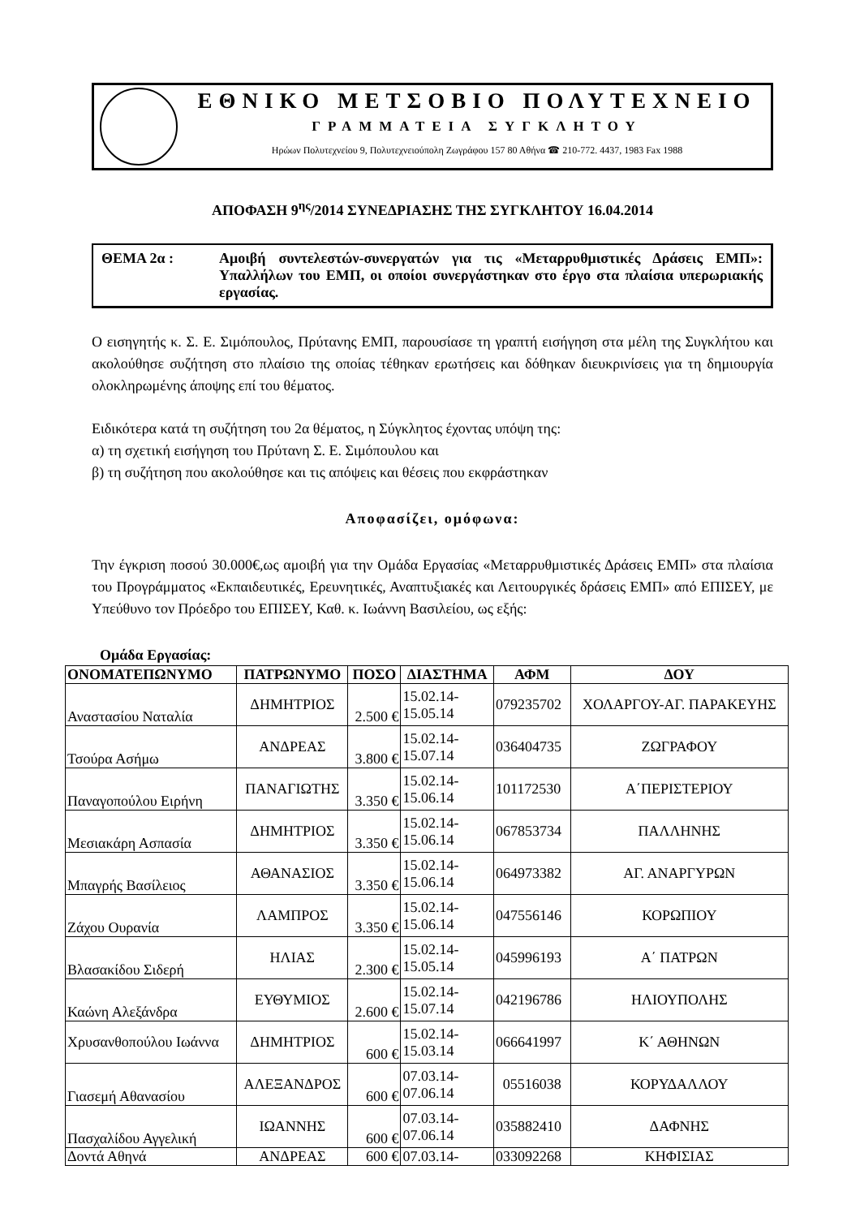ΕΘΝΙΚΟ ΜΕΤΣΟΒΙΟ ΠΟΛΥΤΕΧΝΕΙΟ
ΓΡΑΜΜΑΤΕΙΑ ΣΥΓΚΛΗΤΟΥ
Ηρώων Πολυτεχνείου 9, Πολυτεχνειούπολη Ζωγράφου 157 80 Αθήνα ☎ 210-772. 4437, 1983 Fax 1988
ΑΠΟΦΑΣΗ 9<sup>ης</sup>/2014 ΣΥΝΕΔΡΙΑΣΗΣ ΤΗΣ ΣΥΓΚΛΗΤΟΥ 16.04.2014
ΘΕΜΑ 2α : Αμοιβή συντελεστών-συνεργατών για τις «Μεταρρυθμιστικές Δράσεις ΕΜΠ»: Υπαλλήλων του ΕΜΠ, οι οποίοι συνεργάστηκαν στο έργο στα πλαίσια υπερωριακής εργασίας.
Ο εισηγητής κ. Σ. Ε. Σιμόπουλος, Πρύτανης ΕΜΠ, παρουσίασε τη γραπτή εισήγηση στα μέλη της Συγκλήτου και ακολούθησε συζήτηση στο πλαίσιο της οποίας τέθηκαν ερωτήσεις και δόθηκαν διευκρινίσεις για τη δημιουργία ολοκληρωμένης άποψης επί του θέματος.
Ειδικότερα κατά τη συζήτηση του 2α θέματος, η Σύγκλητος έχοντας υπόψη της:
α) τη σχετική εισήγηση του Πρύτανη Σ. Ε. Σιμόπουλου και
β) τη συζήτηση που ακολούθησε και τις απόψεις και θέσεις που εκφράστηκαν
Αποφασίζει, ομόφωνα:
Την έγκριση ποσού 30.000€,ως αμοιβή για την Ομάδα Εργασίας «Μεταρρυθμιστικές Δράσεις ΕΜΠ» στα πλαίσια του Προγράμματος «Εκπαιδευτικές, Ερευνητικές, Αναπτυξιακές και Λειτουργικές δράσεις ΕΜΠ» από ΕΠΙΣΕΥ, με Υπεύθυνο τον Πρόεδρο του ΕΠΙΣΕΥ, Καθ. κ. Ιωάννη Βασιλείου, ως εξής:
Ομάδα Εργασίας:
| ΟΝΟΜΑΤΕΠΩΝΥΜΟ | ΠΑΤΡΩΝΥΜΟ | ΠΟΣΟ | ΔΙΑΣΤΗΜΑ | ΑΦΜ | ΔΟΥ |
| --- | --- | --- | --- | --- | --- |
| Αναστασίου Ναταλία | ΔΗΜΗΤΡΙΟΣ | 2.500 € | 15.02.14- 15.05.14 | 079235702 | ΧΟΛΑΡΓΟΥ-ΑΓ. ΠΑΡΑΚΕΥΗΣ |
| Τσούρα Ασήμω | ΑΝΔΡΕΑΣ | 3.800 € | 15.02.14- 15.07.14 | 036404735 | ΖΩΓΡΑΦΟΥ |
| Παναγοπούλου Ειρήνη | ΠΑΝΑΓΙΩΤΗΣ | 3.350 € | 15.02.14- 15.06.14 | 101172530 | Α΄ΠΕΡΙΣΤΕΡΙΟΥ |
| Μεσιακάρη Ασπασία | ΔΗΜΗΤΡΙΟΣ | 3.350 € | 15.02.14- 15.06.14 | 067853734 | ΠΑΛΛΗΝΗΣ |
| Μπαγρής Βασίλειος | ΑΘΑΝΑΣΙΟΣ | 3.350 € | 15.02.14- 15.06.14 | 064973382 | ΑΓ. ΑΝΑΡΓΥΡΩΝ |
| Ζάχου Ουρανία | ΛΑΜΠΡΟΣ | 3.350 € | 15.02.14- 15.06.14 | 047556146 | ΚΟΡΩΠΙΟΥ |
| Βλασακίδου Σιδερή | ΗΛΙΑΣ | 2.300 € | 15.02.14- 15.05.14 | 045996193 | Α΄ ΠΑΤΡΩΝ |
| Καώνη Αλεξάνδρα | ΕΥΘΥΜΙΟΣ | 2.600 € | 15.02.14- 15.07.14 | 042196786 | ΗΛΙΟΥΠΟΛΗΣ |
| Χρυσανθοπούλου Ιωάννα | ΔΗΜΗΤΡΙΟΣ | 600 € | 15.02.14- 15.03.14 | 066641997 | Κ΄ ΑΘΗΝΩΝ |
| Γιασεμή Αθανασίου | ΑΛΕΞΑΝΔΡΟΣ | 600 € | 07.03.14- 07.06.14 | 05516038 | ΚΟΡΥΔΑΛΛΟΥ |
| Πασχαλίδου Αγγελική | ΙΩΑΝΝΗΣ | 600 € | 07.03.14- 07.06.14 | 035882410 | ΔΑΦΝΗΣ |
| Δοντά Αθηνά | ΑΝΔΡΕΑΣ | 600 € | 07.03.14- | 033092268 | ΚΗΦΙΣΙΑΣ |